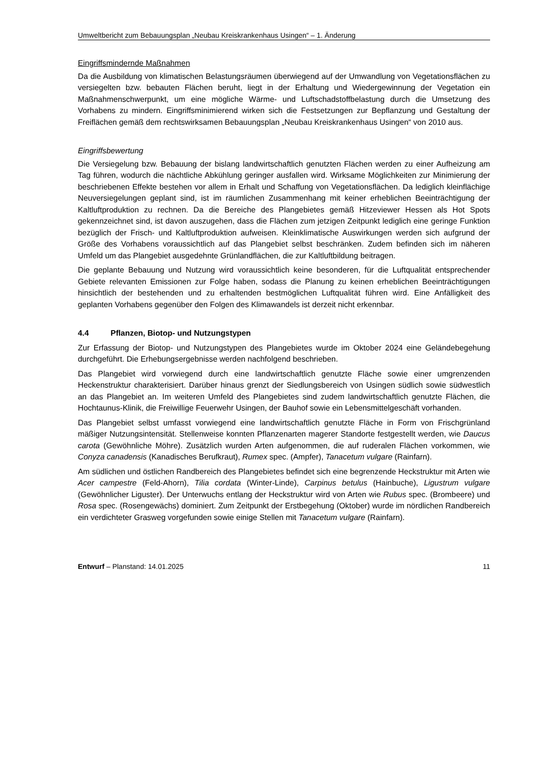Umweltbericht zum Bebauungsplan „Neubau Kreiskrankenhaus Usingen“ – 1. Änderung
Eingriffsmindernde Maßnahmen
Da die Ausbildung von klimatischen Belastungsräumen überwiegend auf der Umwandlung von Vegetationsflächen zu versiegelten bzw. bebauten Flächen beruht, liegt in der Erhaltung und Wiedergewinnung der Vegetation ein Maßnahmenschwerpunkt, um eine mögliche Wärme- und Luftschadstoffbelastung durch die Umsetzung des Vorhabens zu mindern. Eingriffsminimierend wirken sich die Festsetzungen zur Bepflanzung und Gestaltung der Freiflächen gemäß dem rechtswirksamen Bebauungsplan „Neubau Kreiskrankenhaus Usingen“ von 2010 aus.
Eingriffsbewertung
Die Versiegelung bzw. Bebauung der bislang landwirtschaftlich genutzten Flächen werden zu einer Aufheizung am Tag führen, wodurch die nächtliche Abkühlung geringer ausfallen wird. Wirksame Möglichkeiten zur Minimierung der beschriebenen Effekte bestehen vor allem in Erhalt und Schaffung von Vegetationsflächen. Da lediglich kleinflächige Neuversiegelungen geplant sind, ist im räumlichen Zusammenhang mit keiner erheblichen Beeinträchtigung der Kaltluftproduktion zu rechnen. Da die Bereiche des Plangebietes gemäß Hitzeviewer Hessen als Hot Spots gekennzeichnet sind, ist davon auszugehen, dass die Flächen zum jetzigen Zeitpunkt lediglich eine geringe Funktion bezüglich der Frisch- und Kaltluftproduktion aufweisen. Kleinklimatische Auswirkungen werden sich aufgrund der Größe des Vorhabens voraussichtlich auf das Plangebiet selbst beschränken. Zudem befinden sich im näheren Umfeld um das Plangebiet ausgedehnte Grünlandflächen, die zur Kaltluftbildung beitragen.
Die geplante Bebauung und Nutzung wird voraussichtlich keine besonderen, für die Luftqualität entsprechender Gebiete relevanten Emissionen zur Folge haben, sodass die Planung zu keinen erheblichen Beeinträchtigungen hinsichtlich der bestehenden und zu erhaltenden bestmöglichen Luftqualität führen wird. Eine Anfälligkeit des geplanten Vorhabens gegenüber den Folgen des Klimawandels ist derzeit nicht erkennbar.
4.4 Pflanzen, Biotop- und Nutzungstypen
Zur Erfassung der Biotop- und Nutzungstypen des Plangebietes wurde im Oktober 2024 eine Geländebegehung durchgeführt. Die Erhebungsergebnisse werden nachfolgend beschrieben.
Das Plangebiet wird vorwiegend durch eine landwirtschaftlich genutzte Fläche sowie einer umgrenzenden Heckenstruktur charakterisiert. Darüber hinaus grenzt der Siedlungsbereich von Usingen südlich sowie südwestlich an das Plangebiet an. Im weiteren Umfeld des Plangebietes sind zudem landwirtschaftlich genutzte Flächen, die Hochtaunus-Klinik, die Freiwillige Feuerwehr Usingen, der Bauhof sowie ein Lebensmittelgeschäft vorhanden.
Das Plangebiet selbst umfasst vorwiegend eine landwirtschaftlich genutzte Fläche in Form von Frischgrünland mäßiger Nutzungsintensität. Stellenweise konnten Pflanzenarten magerer Standorte festgestellt werden, wie Daucus carota (Gewöhnliche Möhre). Zusätzlich wurden Arten aufgenommen, die auf ruderalen Flächen vorkommen, wie Conyza canadensis (Kanadisches Berufkraut), Rumex spec. (Ampfer), Tanacetum vulgare (Rainfarn).
Am südlichen und östlichen Randbereich des Plangebietes befindet sich eine begrenzende Heckstruktur mit Arten wie Acer campestre (Feld-Ahorn), Tilia cordata (Winter-Linde), Carpinus betulus (Hainbuche), Ligustrum vulgare (Gewöhnlicher Liguster). Der Unterwuchs entlang der Heckstruktur wird von Arten wie Rubus spec. (Brombeere) und Rosa spec. (Rosengewächs) dominiert. Zum Zeitpunkt der Erstbegehung (Oktober) wurde im nördlichen Randbereich ein verdichteter Grasweg vorgefunden sowie einige Stellen mit Tanacetum vulgare (Rainfarn).
Entwurf – Planstand: 14.01.2025 11